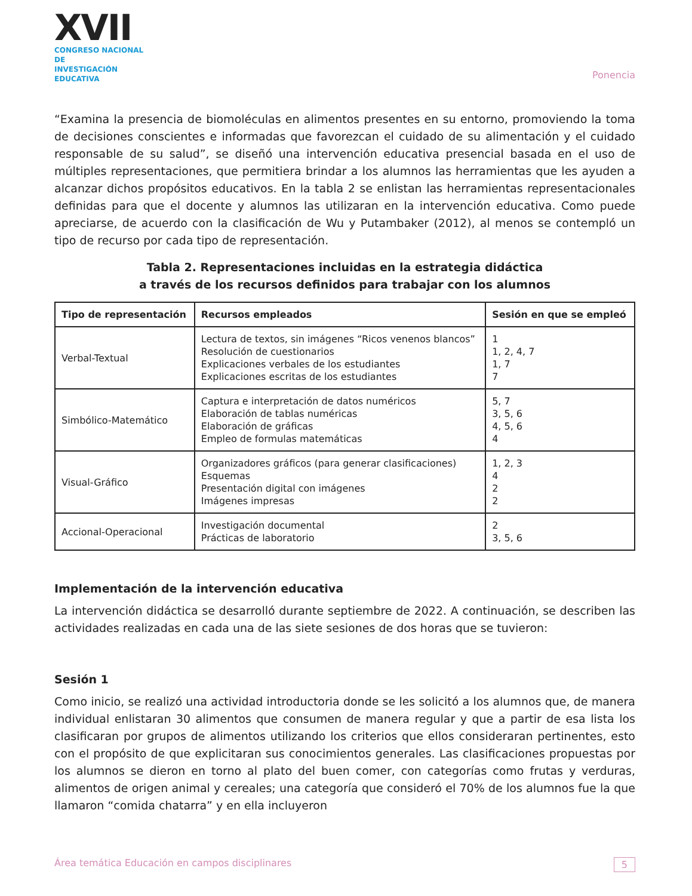XVII
CONGRESO NACIONAL DE
INVESTIGACIÓN EDUCATIVA
Ponencia
“Examina la presencia de biomoléculas en alimentos presentes en su entorno, promoviendo la toma de decisiones conscientes e informadas que favorezcan el cuidado de su alimentación y el cuidado responsable de su salud”, se diseñó una intervención educativa presencial basada en el uso de múltiples representaciones, que permitiera brindar a los alumnos las herramientas que les ayuden a alcanzar dichos propósitos educativos. En la tabla 2 se enlistan las herramientas representacionales definidas para que el docente y alumnos las utilizaran en la intervención educativa. Como puede apreciarse, de acuerdo con la clasificación de Wu y Putambaker (2012), al menos se contempló un tipo de recurso por cada tipo de representación.
Tabla 2. Representaciones incluidas en la estrategia didáctica
a través de los recursos definidos para trabajar con los alumnos
| Tipo de representación | Recursos empleados | Sesión en que se empleó |
| --- | --- | --- |
| Verbal-Textual | Lectura de textos, sin imágenes “Ricos venenos blancos” Resolución de cuestionarios Explicaciones verbales de los estudiantes Explicaciones escritas de los estudiantes | 1 1, 2, 4, 7 1, 7 7 |
| Simbólico-Matemático | Captura e interpretación de datos numéricos Elaboración de tablas numéricas Elaboración de gráficas Empleo de formulas matemáticas | 5, 7 3, 5, 6 4, 5, 6 4 |
| Visual-Gráfico | Organizadores gráficos (para generar clasificaciones) Esquemas Presentación digital con imágenes Imágenes impresas | 1, 2, 3 4 2 2 |
| Accional-Operacional | Investigación documental Prácticas de laboratorio | 2 3, 5, 6 |
Implementación de la intervención educativa
La intervención didáctica se desarrolló durante septiembre de 2022. A continuación, se describen las actividades realizadas en cada una de las siete sesiones de dos horas que se tuvieron:
Sesión 1
Como inicio, se realizó una actividad introductoria donde se les solicitó a los alumnos que, de manera individual enlistaran 30 alimentos que consumen de manera regular y que a partir de esa lista los clasificaran por grupos de alimentos utilizando los criterios que ellos consideraran pertinentes, esto con el propósito de que explicitaran sus conocimientos generales. Las clasificaciones propuestas por los alumnos se dieron en torno al plato del buen comer, con categorías como frutas y verduras, alimentos de origen animal y cereales; una categoría que consideró el 70% de los alumnos fue la que llamaron “comida chatarra” y en ella incluyeron
Área temática Educación en campos disciplinares 5